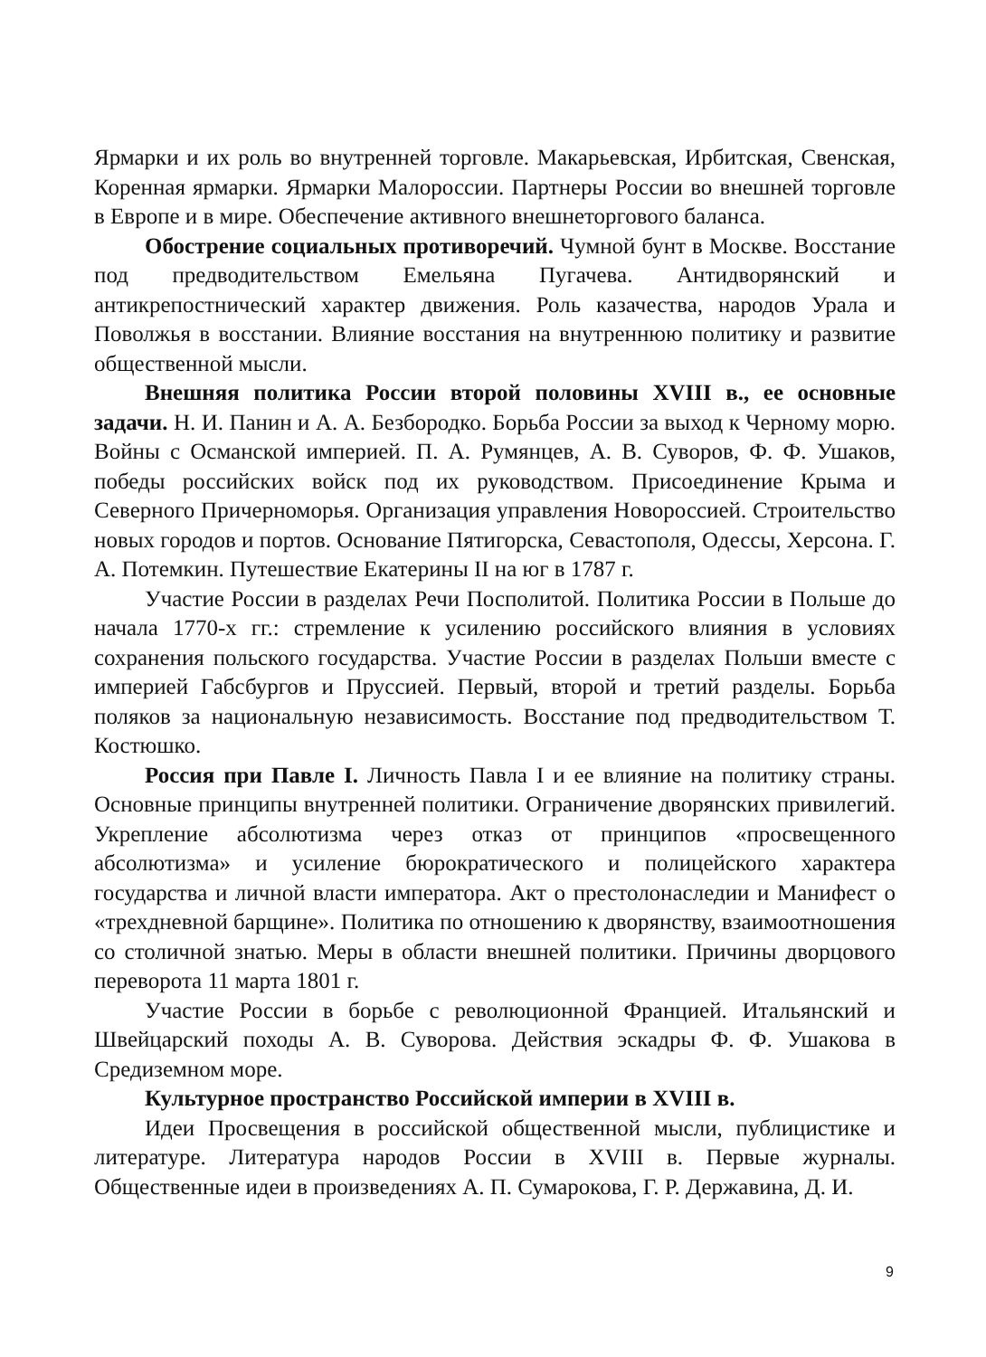Ярмарки и их роль во внутренней торговле. Макарьевская, Ирбитская, Свенская, Коренная ярмарки. Ярмарки Малороссии. Партнеры России во внешней торговле в Европе и в мире. Обеспечение активного внешнеторгового баланса.
Обострение социальных противоречий. Чумной бунт в Москве. Восстание под предводительством Емельяна Пугачева. Антидворянский и антикрепостнический характер движения. Роль казачества, народов Урала и Поволжья в восстании. Влияние восстания на внутреннюю политику и развитие общественной мысли.
Внешняя политика России второй половины XVIII в., ее основные задачи. Н. И. Панин и А. А. Безбородко. Борьба России за выход к Черному морю. Войны с Османской империей. П. А. Румянцев, А. В. Суворов, Ф. Ф. Ушаков, победы российских войск под их руководством. Присоединение Крыма и Северного Причерноморья. Организация управления Новороссией. Строительство новых городов и портов. Основание Пятигорска, Севастополя, Одессы, Херсона. Г. А. Потемкин. Путешествие Екатерины II на юг в 1787 г.
Участие России в разделах Речи Посполитой. Политика России в Польше до начала 1770-х гг.: стремление к усилению российского влияния в условиях сохранения польского государства. Участие России в разделах Польши вместе с империей Габсбургов и Пруссией. Первый, второй и третий разделы. Борьба поляков за национальную независимость. Восстание под предводительством Т. Костюшко.
Россия при Павле I. Личность Павла I и ее влияние на политику страны. Основные принципы внутренней политики. Ограничение дворянских привилегий. Укрепление абсолютизма через отказ от принципов «просвещенного абсолютизма» и усиление бюрократического и полицейского характера государства и личной власти императора. Акт о престолонаследии и Манифест о «трехдневной барщине». Политика по отношению к дворянству, взаимоотношения со столичной знатью. Меры в области внешней политики. Причины дворцового переворота 11 марта 1801 г.
Участие России в борьбе с революционной Францией. Итальянский и Швейцарский походы А. В. Суворова. Действия эскадры Ф. Ф. Ушакова в Средиземном море.
Культурное пространство Российской империи в XVIII в.
Идеи Просвещения в российской общественной мысли, публицистике и литературе. Литература народов России в XVIII в. Первые журналы. Общественные идеи в произведениях А. П. Сумарокова, Г. Р. Державина, Д. И.
9